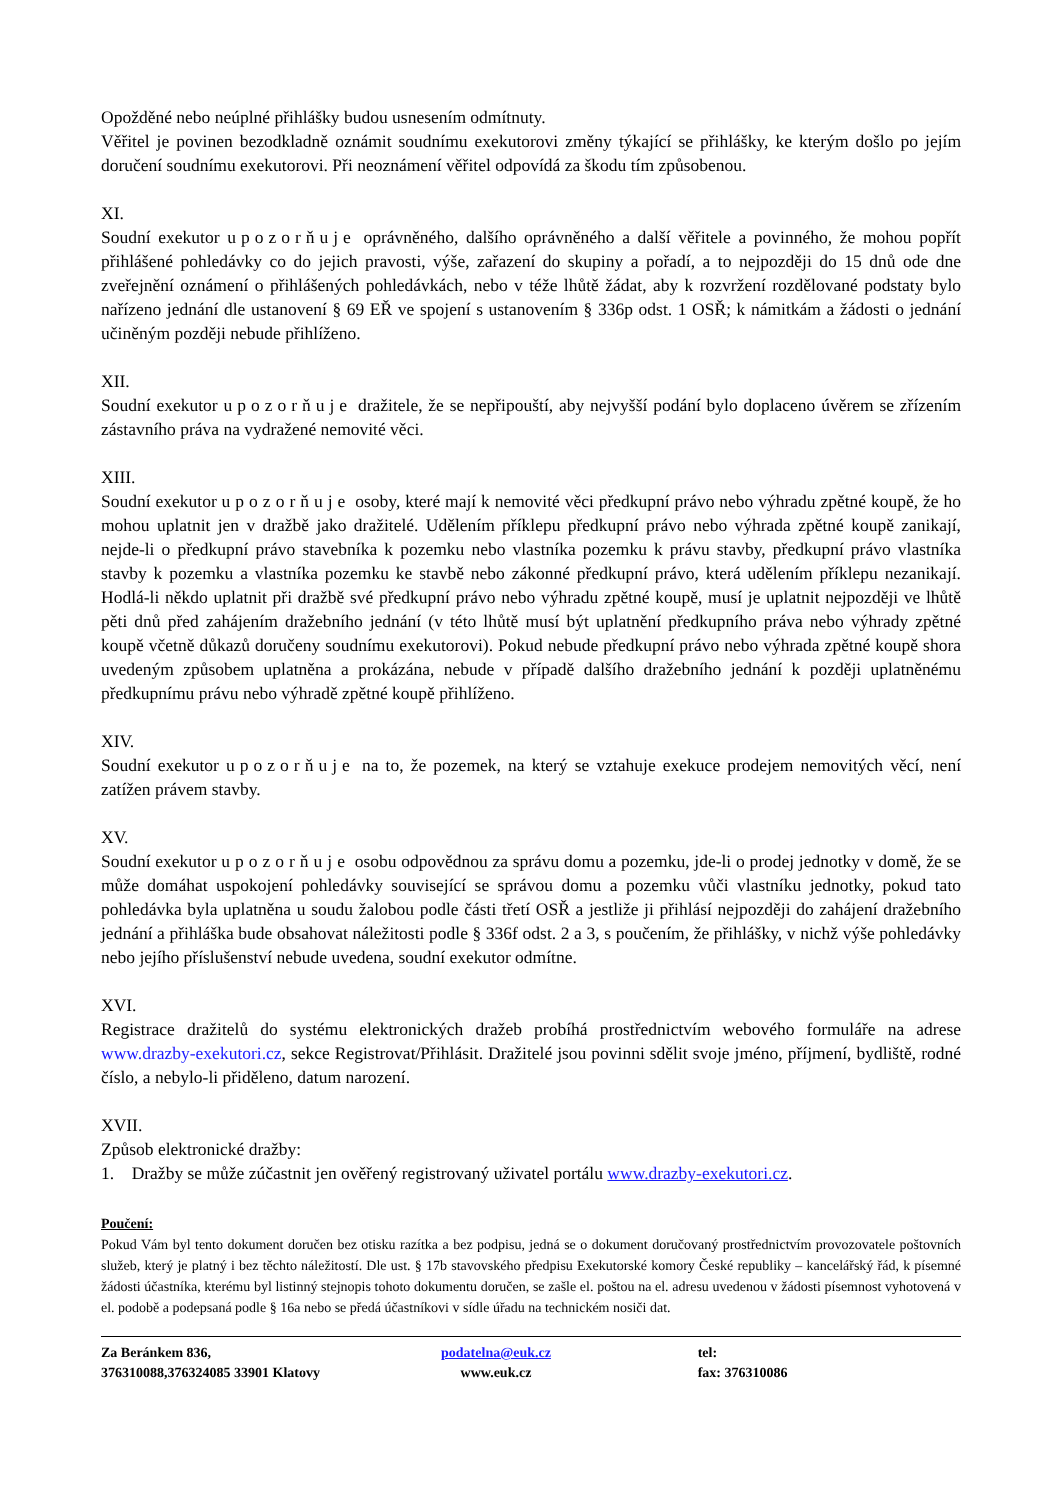Opožděné nebo neúplné přihlášky budou usnesením odmítnuty.
Věřitel je povinen bezodkladně oznámit soudnímu exekutorovi změny týkající se přihlášky, ke kterým došlo po jejím doručení soudnímu exekutorovi. Při neoznámení věřitel odpovídá za škodu tím způsobenou.
XI.
Soudní exekutor upozorňuje oprávněného, dalšího oprávněného a další věřitele a povinného, že mohou popřít přihlášené pohledávky co do jejich pravosti, výše, zařazení do skupiny a pořadí, a to nejpozději do 15 dnů ode dne zveřejnění oznámení o přihlášených pohledávkách, nebo v téže lhůtě žádat, aby k rozvržení rozdělované podstaty bylo nařízeno jednání dle ustanovení § 69 EŘ ve spojení s ustanovením § 336p odst. 1 OSŘ; k námitkám a žádosti o jednání učiněným později nebude přihlíženo.
XII.
Soudní exekutor upozorňuje dražitele, že se nepřipouští, aby nejvyšší podání bylo doplaceno úvěrem se zřízením zástavního práva na vydražené nemovité věci.
XIII.
Soudní exekutor upozorňuje osoby, které mají k nemovité věci předkupní právo nebo výhradu zpětné koupě, že ho mohou uplatnit jen v dražbě jako dražitelé. Udělením příklepu předkupní právo nebo výhrada zpětné koupě zanikají, nejde-li o předkupní právo stavebníka k pozemku nebo vlastníka pozemku k právu stavby, předkupní právo vlastníka stavby k pozemku a vlastníka pozemku ke stavbě nebo zákonné předkupní právo, která udělením příklepu nezanikají. Hodlá-li někdo uplatnit při dražbě své předkupní právo nebo výhradu zpětné koupě, musí je uplatnit nejpozději ve lhůtě pěti dnů před zahájením dražebního jednání (v této lhůtě musí být uplatnění předkupního práva nebo výhrady zpětné koupě včetně důkazů doručeny soudnímu exekutorovi). Pokud nebude předkupní právo nebo výhrada zpětné koupě shora uvedeným způsobem uplatněna a prokázána, nebude v případě dalšího dražebního jednání k později uplatněnému předkupnímu právu nebo výhradě zpětné koupě přihlíženo.
XIV.
Soudní exekutor upozorňuje na to, že pozemek, na který se vztahuje exekuce prodejem nemovitých věcí, není zatížen právem stavby.
XV.
Soudní exekutor upozorňuje osobu odpovědnou za správu domu a pozemku, jde-li o prodej jednotky v domě, že se může domáhat uspokojení pohledávky související se správou domu a pozemku vůči vlastníku jednotky, pokud tato pohledávka byla uplatněna u soudu žalobou podle části třetí OSŘ a jestliže ji přihlásí nejpozději do zahájení dražebního jednání a přihláška bude obsahovat náležitosti podle § 336f odst. 2 a 3, s poučením, že přihlášky, v nichž výše pohledávky nebo jejího příslušenství nebude uvedena, soudní exekutor odmítne.
XVI.
Registrace dražitelů do systému elektronických dražeb probíhá prostřednictvím webového formuláře na adrese www.drazby-exekutori.cz, sekce Registrovat/Přihlásit. Dražitelé jsou povinni sdělit svoje jméno, příjmení, bydliště, rodné číslo, a nebylo-li přiděleno, datum narození.
XVII.
Způsob elektronické dražby:
1. Dražby se může zúčastnit jen ověřený registrovaný uživatel portálu www.drazby-exekutori.cz.
Poučení:
Pokud Vám byl tento dokument doručen bez otisku razítka a bez podpisu, jedná se o dokument doručovaný prostřednictvím provozovatele poštovních služeb, který je platný i bez těchto náležitostí. Dle ust. § 17b stavovského předpisu Exekutorské komory České republiky – kancelářský řád, k písemné žádosti účastníka, kterému byl listinný stejnopis tohoto dokumentu doručen, se zašle el. poštou na el. adresu uvedenou v žádosti písemnost vyhotovená v el. podobě a podepsaná podle § 16a nebo se předá účastníkovi v sídle úřadu na technickém nosiči dat.
Za Beránkem 836,
376310088,376324085 33901 Klatovy
podatelna@euk.cz
www.euk.cz
tel:
fax: 376310086